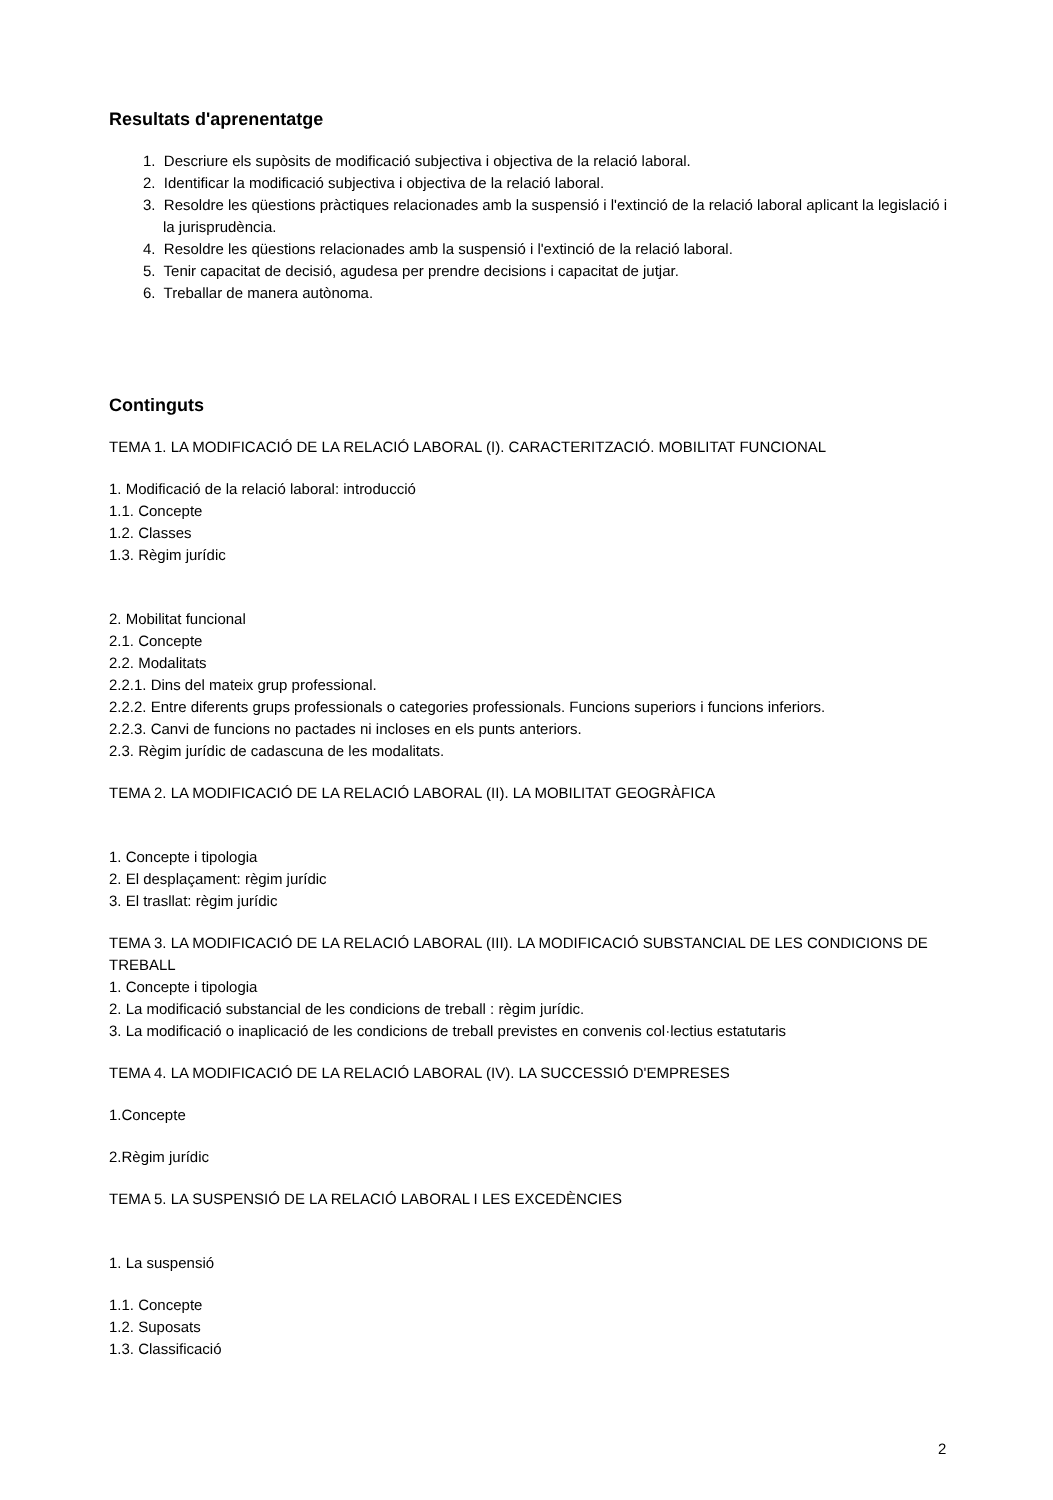Resultats d'aprenentatge
1. Descriure els supòsits de modificació subjectiva i objectiva de la relació laboral.
2. Identificar la modificació subjectiva i objectiva de la relació laboral.
3. Resoldre les qüestions pràctiques relacionades amb la suspensió i l'extinció de la relació laboral aplicant la legislació i la jurisprudència.
4. Resoldre les qüestions relacionades amb la suspensió i l'extinció de la relació laboral.
5. Tenir capacitat de decisió, agudesa per prendre decisions i capacitat de jutjar.
6. Treballar de manera autònoma.
Continguts
TEMA 1. LA MODIFICACIÓ DE LA RELACIÓ LABORAL (I). CARACTERITZACIÓ. MOBILITAT FUNCIONAL
1. Modificació de la relació laboral: introducció
1.1. Concepte
1.2. Classes
1.3. Règim jurídic
2. Mobilitat funcional
2.1. Concepte
2.2. Modalitats
2.2.1. Dins del mateix grup professional.
2.2.2. Entre diferents grups professionals o categories professionals. Funcions superiors i funcions inferiors.
2.2.3. Canvi de funcions no pactades ni incloses en els punts anteriors.
2.3. Règim jurídic de cadascuna de les modalitats.
TEMA 2. LA MODIFICACIÓ DE LA RELACIÓ LABORAL (II). LA MOBILITAT GEOGRÀFICA
1. Concepte i tipologia
2. El desplaçament: règim jurídic
3. El trasllat: règim jurídic
TEMA 3. LA MODIFICACIÓ DE LA RELACIÓ LABORAL (III). LA MODIFICACIÓ SUBSTANCIAL DE LES CONDICIONS DE TREBALL
1. Concepte i tipologia
2. La modificació substancial de les condicions de treball : règim jurídic.
3. La modificació o inaplicació de les condicions de treball previstes en convenis col·lectius estatutaris
TEMA 4. LA MODIFICACIÓ DE LA RELACIÓ LABORAL (IV). LA SUCCESSIÓ D'EMPRESES
1.Concepte
2.Règim jurídic
TEMA 5. LA SUSPENSIÓ DE LA RELACIÓ LABORAL I LES EXCEDÈNCIES
1. La suspensió
1.1. Concepte
1.2. Suposats
1.3. Classificació
2